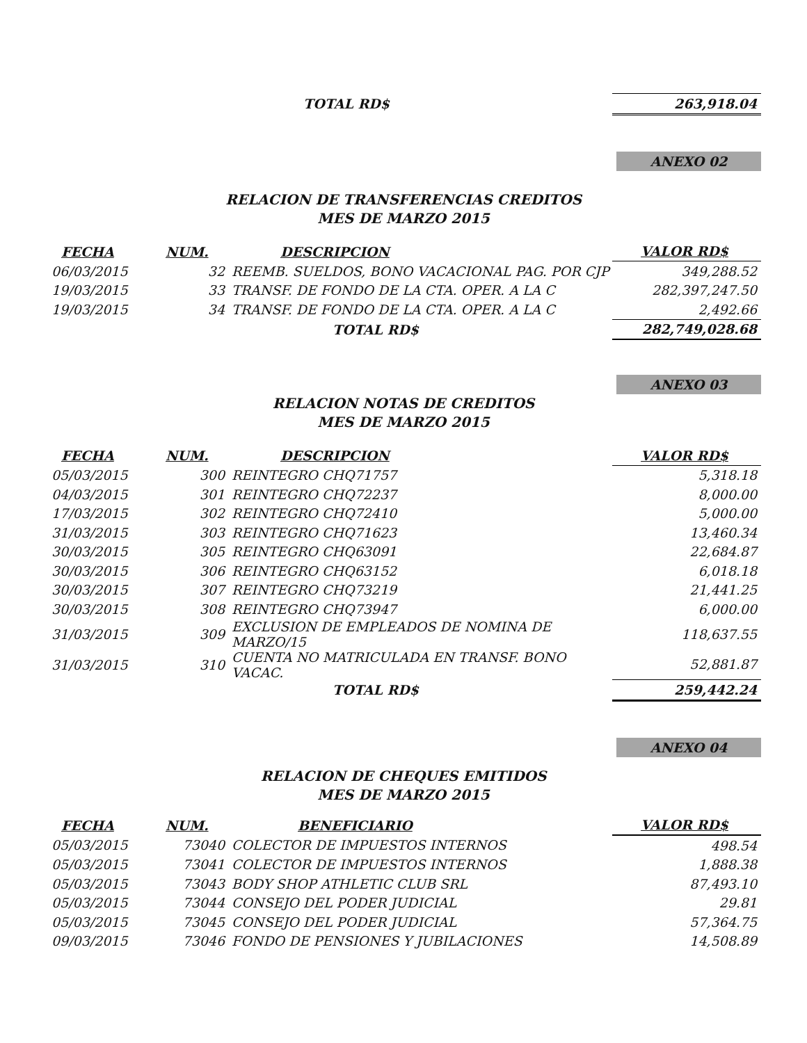| TOTAL RD$ | 263,918.04 |
ANEXO 02
RELACION DE TRANSFERENCIAS CREDITOS
MES DE MARZO 2015
| FECHA | NUM. | DESCRIPCION | VALOR RD$ |
| --- | --- | --- | --- |
| 06/03/2015 | 32 | REEMB. SUELDOS, BONO VACACIONAL PAG. POR CJP | 349,288.52 |
| 19/03/2015 | 33 | TRANSF. DE FONDO DE LA CTA. OPER. A LA C | 282,397,247.50 |
| 19/03/2015 | 34 | TRANSF. DE FONDO DE LA CTA. OPER. A LA C | 2,492.66 |
| | | TOTAL RD$ | 282,749,028.68 |
ANEXO 03
RELACION NOTAS DE CREDITOS
MES DE MARZO 2015
| FECHA | NUM. | DESCRIPCION | VALOR RD$ |
| --- | --- | --- | --- |
| 05/03/2015 | 300 | REINTEGRO CHQ71757 | 5,318.18 |
| 04/03/2015 | 301 | REINTEGRO CHQ72237 | 8,000.00 |
| 17/03/2015 | 302 | REINTEGRO CHQ72410 | 5,000.00 |
| 31/03/2015 | 303 | REINTEGRO CHQ71623 | 13,460.34 |
| 30/03/2015 | 305 | REINTEGRO CHQ63091 | 22,684.87 |
| 30/03/2015 | 306 | REINTEGRO CHQ63152 | 6,018.18 |
| 30/03/2015 | 307 | REINTEGRO CHQ73219 | 21,441.25 |
| 30/03/2015 | 308 | REINTEGRO CHQ73947 | 6,000.00 |
| 31/03/2015 | 309 | EXCLUSION DE EMPLEADOS DE NOMINA DE MARZO/15 | 118,637.55 |
| 31/03/2015 | 310 | CUENTA NO MATRICULADA EN TRANSF. BONO VACAC. | 52,881.87 |
| | | TOTAL RD$ | 259,442.24 |
ANEXO 04
RELACION DE CHEQUES EMITIDOS
MES DE MARZO 2015
| FECHA | NUM. | BENEFICIARIO | VALOR RD$ |
| --- | --- | --- | --- |
| 05/03/2015 | 73040 | COLECTOR DE IMPUESTOS INTERNOS | 498.54 |
| 05/03/2015 | 73041 | COLECTOR DE IMPUESTOS INTERNOS | 1,888.38 |
| 05/03/2015 | 73043 | BODY SHOP ATHLETIC CLUB SRL | 87,493.10 |
| 05/03/2015 | 73044 | CONSEJO DEL PODER JUDICIAL | 29.81 |
| 05/03/2015 | 73045 | CONSEJO DEL PODER JUDICIAL | 57,364.75 |
| 09/03/2015 | 73046 | FONDO DE PENSIONES Y JUBILACIONES | 14,508.89 |